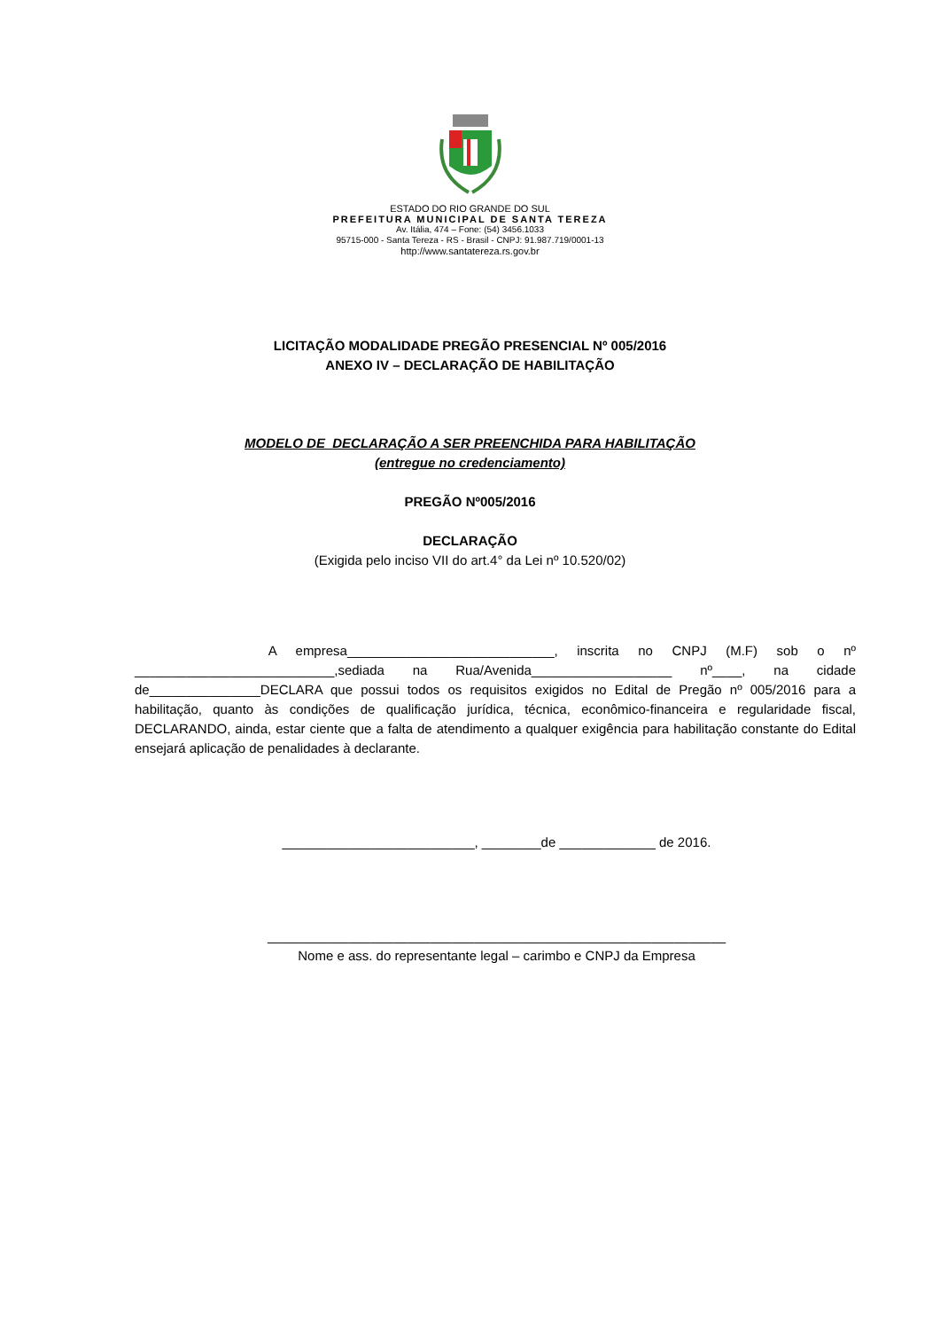ESTADO DO RIO GRANDE DO SUL
PREFEITURA MUNICIPAL DE SANTA TEREZA
Av. Itália, 474 – Fone: (54) 3456.1033
95715-000 - Santa Tereza - RS - Brasil - CNPJ: 91.987.719/0001-13
http://www.santatereza.rs.gov.br
LICITAÇÃO MODALIDADE PREGÃO PRESENCIAL Nº 005/2016
ANEXO IV – DECLARAÇÃO DE HABILITAÇÃO
MODELO DE DECLARAÇÃO A SER PREENCHIDA PARA HABILITAÇÃO
(entregue no credenciamento)
PREGÃO Nº005/2016
DECLARAÇÃO
(Exigida pelo inciso VII do art.4° da Lei nº 10.520/02)
A empresa____________________________, inscrita no CNPJ (M.F) sob o nº ___________________________,sediada na Rua/Avenida___________________ nº____, na cidade de_______________DECLARA que possui todos os requisitos exigidos no Edital de Pregão nº 005/2016 para a habilitação, quanto às condições de qualificação jurídica, técnica, econômico-financeira e regularidade fiscal, DECLARANDO, ainda, estar ciente que a falta de atendimento a qualquer exigência para habilitação constante do Edital ensejará aplicação de penalidades à declarante.
__________________________, ________de _____________ de 2016.
______________________________________________________________
Nome e ass. do representante legal – carimbo e CNPJ da Empresa